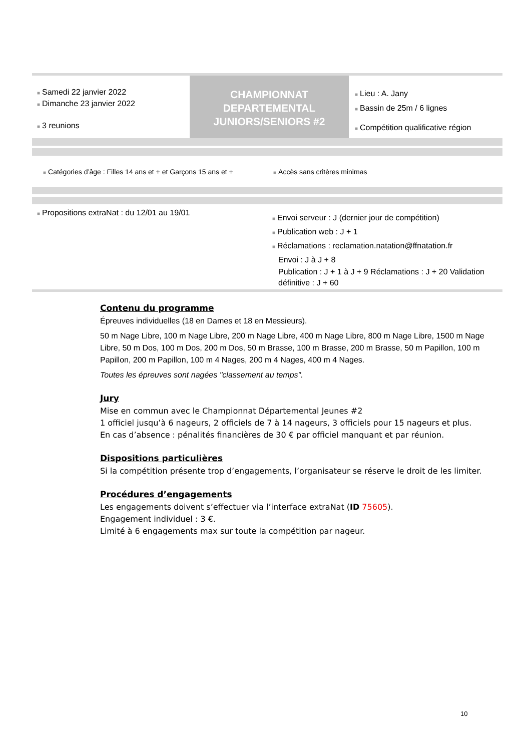■ Samedi 22 janvier 2022
■ Dimanche 23 janvier 2022
■ 3 reunions
CHAMPIONNAT
DEPARTEMENTAL
JUNIORS/SENIORS #2
■ Lieu : A. Jany
■ Bassin de 25m / 6 lignes
■ Compétition qualificative région
■ Catégories d’âge : Filles 14 ans et + et Garçons 15 ans et +
■ Accès sans critères minimas
■ Propositions extraNat : du 12/01 au 19/01
■ Envoi serveur : J (dernier jour de compétition)
■ Publication web : J + 1
■ Réclamations : reclamation.natation@ffnatation.fr
Envoi : J à J + 8
Publication : J + 1 à J + 9 Réclamations : J + 20 Validation définitive : J + 60
Contenu du programme
Épreuves individuelles (18 en Dames et 18 en Messieurs).
50 m Nage Libre, 100 m Nage Libre, 200 m Nage Libre, 400 m Nage Libre, 800 m Nage Libre, 1500 m Nage Libre, 50 m Dos, 100 m Dos, 200 m Dos, 50 m Brasse, 100 m Brasse, 200 m Brasse, 50 m Papillon, 100 m Papillon, 200 m Papillon, 100 m 4 Nages, 200 m 4 Nages, 400 m 4 Nages.
Toutes les épreuves sont nagées "classement au temps".
Jury
Mise en commun avec le Championnat Départemental Jeunes #2
1 officiel jusqu’à 6 nageurs, 2 officiels de 7 à 14 nageurs, 3 officiels pour 15 nageurs et plus.
En cas d’absence : pénalités financières de 30 € par officiel manquant et par réunion.
Dispositions particulières
Si la compétition présente trop d’engagements, l’organisateur se réserve le droit de les limiter.
Procédures d’engagements
Les engagements doivent s’effectuer via l’interface extraNat (ID 75605).
Engagement individuel : 3 €.
Limité à 6 engagements max sur toute la compétition par nageur.
10